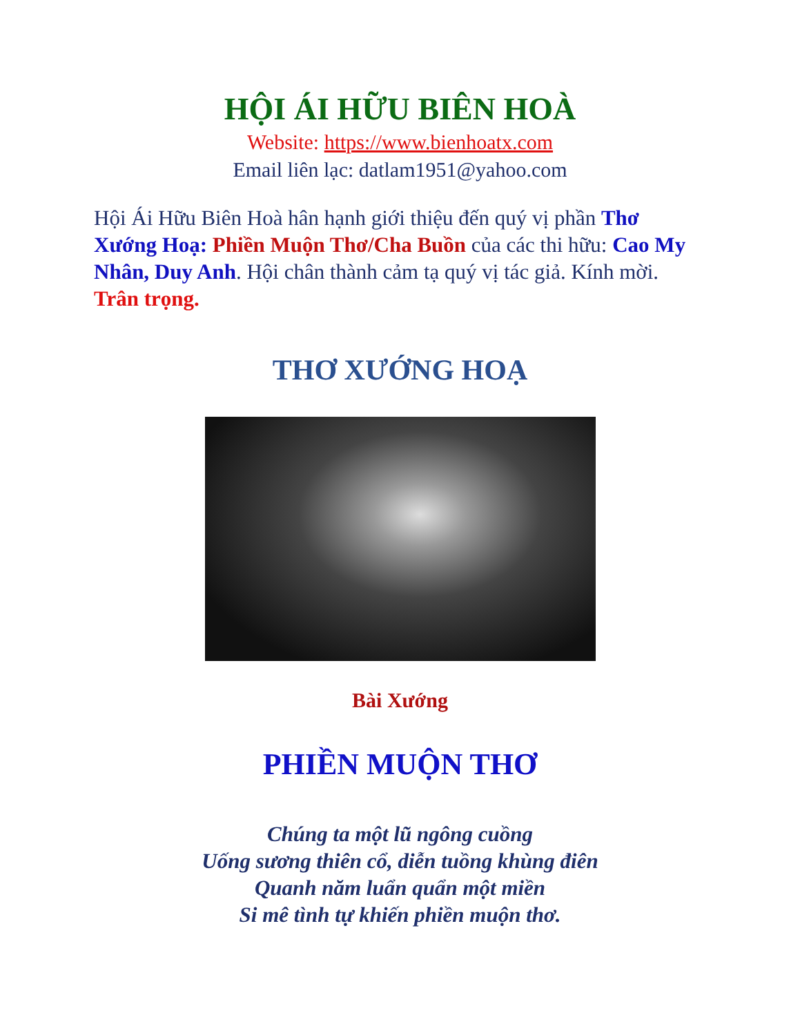HỘI ÁI HỮU BIÊN HOÀ
Website: https://www.bienhoatx.com
Email liên lạc: datlam1951@yahoo.com
Hội Ái Hữu Biên Hoà hân hạnh giới thiệu đến quý vị phần Thơ Xướng Hoạ: Phiền Muộn Thơ/Cha Buồn của các thi hữu: Cao My Nhân, Duy Anh. Hội chân thành cảm tạ quý vị tác giả. Kính mời. Trân trọng.
THƠ XƯỚNG HOẠ
Bài Xướng
PHIỀN MUỘN THƠ
Chúng ta một lũ ngông cuồng
Uống sương thiên cổ, diễn tuồng khùng điên
Quanh năm luẩn quẩn một miền
Si mê tình tự khiến phiền muộn thơ.